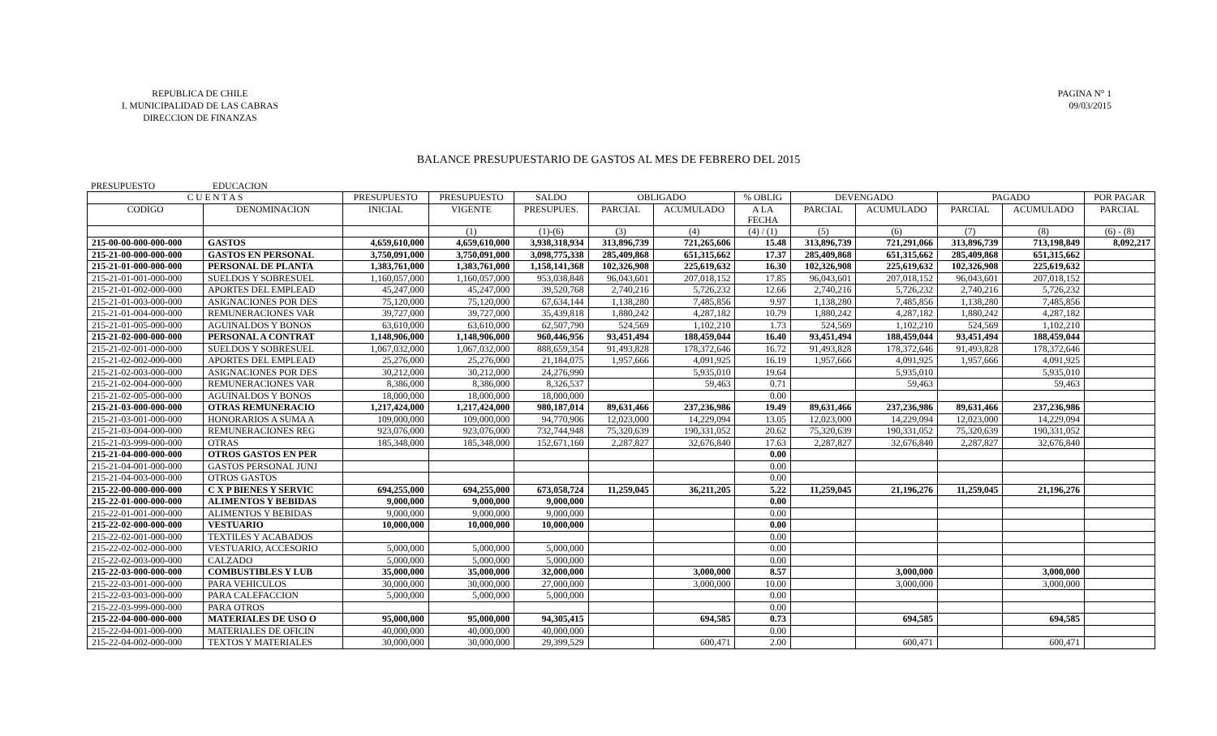REPUBLICA DE CHILE
I. MUNICIPALIDAD DE LAS CABRAS
DIRECCION DE FINANZAS
PAGINA N° 1
09/03/2015
BALANCE PRESUPUESTARIO DE GASTOS AL MES DE FEBRERO DEL 2015
PRESUPUESTO EDUCACION
| C U E N T A S | | PRESUPUESTO | PRESUPUESTO | SALDO | OBLIGADO | | % OBLIG | DEVENGADO | | PAGADO | | POR PAGAR |
| --- | --- | --- | --- | --- | --- | --- | --- | --- | --- | --- | --- | --- |
| CODIGO | DENOMINACION | INICIAL | VIGENTE | PRESUPUES. | PARCIAL | ACUMULADO | A LA FECHA | PARCIAL | ACUMULADO | PARCIAL | ACUMULADO | PARCIAL |
| | | | (1) | (1)-(6) | (3) | (4) | (4) / (1) | (5) | (6) | (7) | (8) | (6) - (8) |
| 215-00-00-000-000-000 | GASTOS | 4,659,610,000 | 4,659,610,000 | 3,938,318,934 | 313,896,739 | 721,265,606 | 15.48 | 313,896,739 | 721,291,066 | 313,896,739 | 713,198,849 | 8,092,217 |
| 215-21-00-000-000-000 | GASTOS EN PERSONAL | 3,750,091,000 | 3,750,091,000 | 3,098,775,338 | 285,409,868 | 651,315,662 | 17.37 | 285,409,868 | 651,315,662 | 285,409,868 | 651,315,662 | |
| 215-21-01-000-000-000 | PERSONAL DE PLANTA | 1,383,761,000 | 1,383,761,000 | 1,158,141,368 | 102,326,908 | 225,619,632 | 16.30 | 102,326,908 | 225,619,632 | 102,326,908 | 225,619,632 | |
| 215-21-01-001-000-000 | SUELDOS Y SOBRESUEL | 1,160,057,000 | 1,160,057,000 | 953,038,848 | 96,043,601 | 207,018,152 | 17.85 | 96,043,601 | 207,018,152 | 96,043,601 | 207,018,152 | |
| 215-21-01-002-000-000 | APORTES DEL EMPLEAD | 45,247,000 | 45,247,000 | 39,520,768 | 2,740,216 | 5,726,232 | 12.66 | 2,740,216 | 5,726,232 | 2,740,216 | 5,726,232 | |
| 215-21-01-003-000-000 | ASIGNACIONES POR DES | 75,120,000 | 75,120,000 | 67,634,144 | 1,138,280 | 7,485,856 | 9.97 | 1,138,280 | 7,485,856 | 1,138,280 | 7,485,856 | |
| 215-21-01-004-000-000 | REMUNERACIONES VAR | 39,727,000 | 39,727,000 | 35,439,818 | 1,880,242 | 4,287,182 | 10.79 | 1,880,242 | 4,287,182 | 1,880,242 | 4,287,182 | |
| 215-21-01-005-000-000 | AGUINALDOS Y BONOS | 63,610,000 | 63,610,000 | 62,507,790 | 524,569 | 1,102,210 | 1.73 | 524,569 | 1,102,210 | 524,569 | 1,102,210 | |
| 215-21-02-000-000-000 | PERSONAL A CONTRAT | 1,148,906,000 | 1,148,906,000 | 960,446,956 | 93,451,494 | 188,459,044 | 16.40 | 93,451,494 | 188,459,044 | 93,451,494 | 188,459,044 | |
| 215-21-02-001-000-000 | SUELDOS Y SOBRESUEL | 1,067,032,000 | 1,067,032,000 | 888,659,354 | 91,493,828 | 178,372,646 | 16.72 | 91,493,828 | 178,372,646 | 91,493,828 | 178,372,646 | |
| 215-21-02-002-000-000 | APORTES DEL EMPLEAD | 25,276,000 | 25,276,000 | 21,184,075 | 1,957,666 | 4,091,925 | 16.19 | 1,957,666 | 4,091,925 | 1,957,666 | 4,091,925 | |
| 215-21-02-003-000-000 | ASIGNACIONES POR DES | 30,212,000 | 30,212,000 | 24,276,990 | | 5,935,010 | 19.64 | | 5,935,010 | | 5,935,010 | |
| 215-21-02-004-000-000 | REMUNERACIONES VAR | 8,386,000 | 8,386,000 | 8,326,537 | | 59,463 | 0.71 | | 59,463 | | 59,463 | |
| 215-21-02-005-000-000 | AGUINALDOS Y BONOS | 18,000,000 | 18,000,000 | 18,000,000 | | | 0.00 | | | | | |
| 215-21-03-000-000-000 | OTRAS REMUNERACIO | 1,217,424,000 | 1,217,424,000 | 980,187,014 | 89,631,466 | 237,236,986 | 19.49 | 89,631,466 | 237,236,986 | 89,631,466 | 237,236,986 | |
| 215-21-03-001-000-000 | HONORARIOS A SUMA A | 109,000,000 | 109,000,000 | 94,770,906 | 12,023,000 | 14,229,094 | 13.05 | 12,023,000 | 14,229,094 | 12,023,000 | 14,229,094 | |
| 215-21-03-004-000-000 | REMUNERACIONES REG | 923,076,000 | 923,076,000 | 732,744,948 | 75,320,639 | 190,331,052 | 20.62 | 75,320,639 | 190,331,052 | 75,320,639 | 190,331,052 | |
| 215-21-03-999-000-000 | OTRAS | 185,348,000 | 185,348,000 | 152,671,160 | 2,287,827 | 32,676,840 | 17.63 | 2,287,827 | 32,676,840 | 2,287,827 | 32,676,840 | |
| 215-21-04-000-000-000 | OTROS GASTOS EN PER | | | | | | 0.00 | | | | | |
| 215-21-04-001-000-000 | GASTOS PERSONAL JUNJ | | | | | | 0.00 | | | | | |
| 215-21-04-003-000-000 | OTROS GASTOS | | | | | | 0.00 | | | | | |
| 215-22-00-000-000-000 | C X P BIENES Y SERVIC | 694,255,000 | 694,255,000 | 673,058,724 | 11,259,045 | 36,211,205 | 5.22 | 11,259,045 | 21,196,276 | 11,259,045 | 21,196,276 | |
| 215-22-01-000-000-000 | ALIMENTOS Y BEBIDAS | 9,000,000 | 9,000,000 | 9,000,000 | | | 0.00 | | | | | |
| 215-22-01-001-000-000 | ALIMENTOS Y BEBIDAS | 9,000,000 | 9,000,000 | 9,000,000 | | | 0.00 | | | | | |
| 215-22-02-000-000-000 | VESTUARIO | 10,000,000 | 10,000,000 | 10,000,000 | | | 0.00 | | | | | |
| 215-22-02-001-000-000 | TEXTILES Y ACABADOS | | | | | | 0.00 | | | | | |
| 215-22-02-002-000-000 | VESTUARIO, ACCESORIO | 5,000,000 | 5,000,000 | 5,000,000 | | | 0.00 | | | | | |
| 215-22-02-003-000-000 | CALZADO | 5,000,000 | 5,000,000 | 5,000,000 | | | 0.00 | | | | | |
| 215-22-03-000-000-000 | COMBUSTIBLES Y LUB | 35,000,000 | 35,000,000 | 32,000,000 | | 3,000,000 | 8.57 | | 3,000,000 | | 3,000,000 | |
| 215-22-03-001-000-000 | PARA VEHICULOS | 30,000,000 | 30,000,000 | 27,000,000 | | 3,000,000 | 10.00 | | 3,000,000 | | 3,000,000 | |
| 215-22-03-003-000-000 | PARA CALEFACCION | 5,000,000 | 5,000,000 | 5,000,000 | | | 0.00 | | | | | |
| 215-22-03-999-000-000 | PARA OTROS | | | | | | 0.00 | | | | | |
| 215-22-04-000-000-000 | MATERIALES DE USO O | 95,000,000 | 95,000,000 | 94,305,415 | | 694,585 | 0.73 | | 694,585 | | 694,585 | |
| 215-22-04-001-000-000 | MATERIALES DE OFICIN | 40,000,000 | 40,000,000 | 40,000,000 | | | 0.00 | | | | | |
| 215-22-04-002-000-000 | TEXTOS Y MATERIALES | 30,000,000 | 30,000,000 | 29,399,529 | | 600,471 | 2.00 | | 600,471 | | 600,471 | |